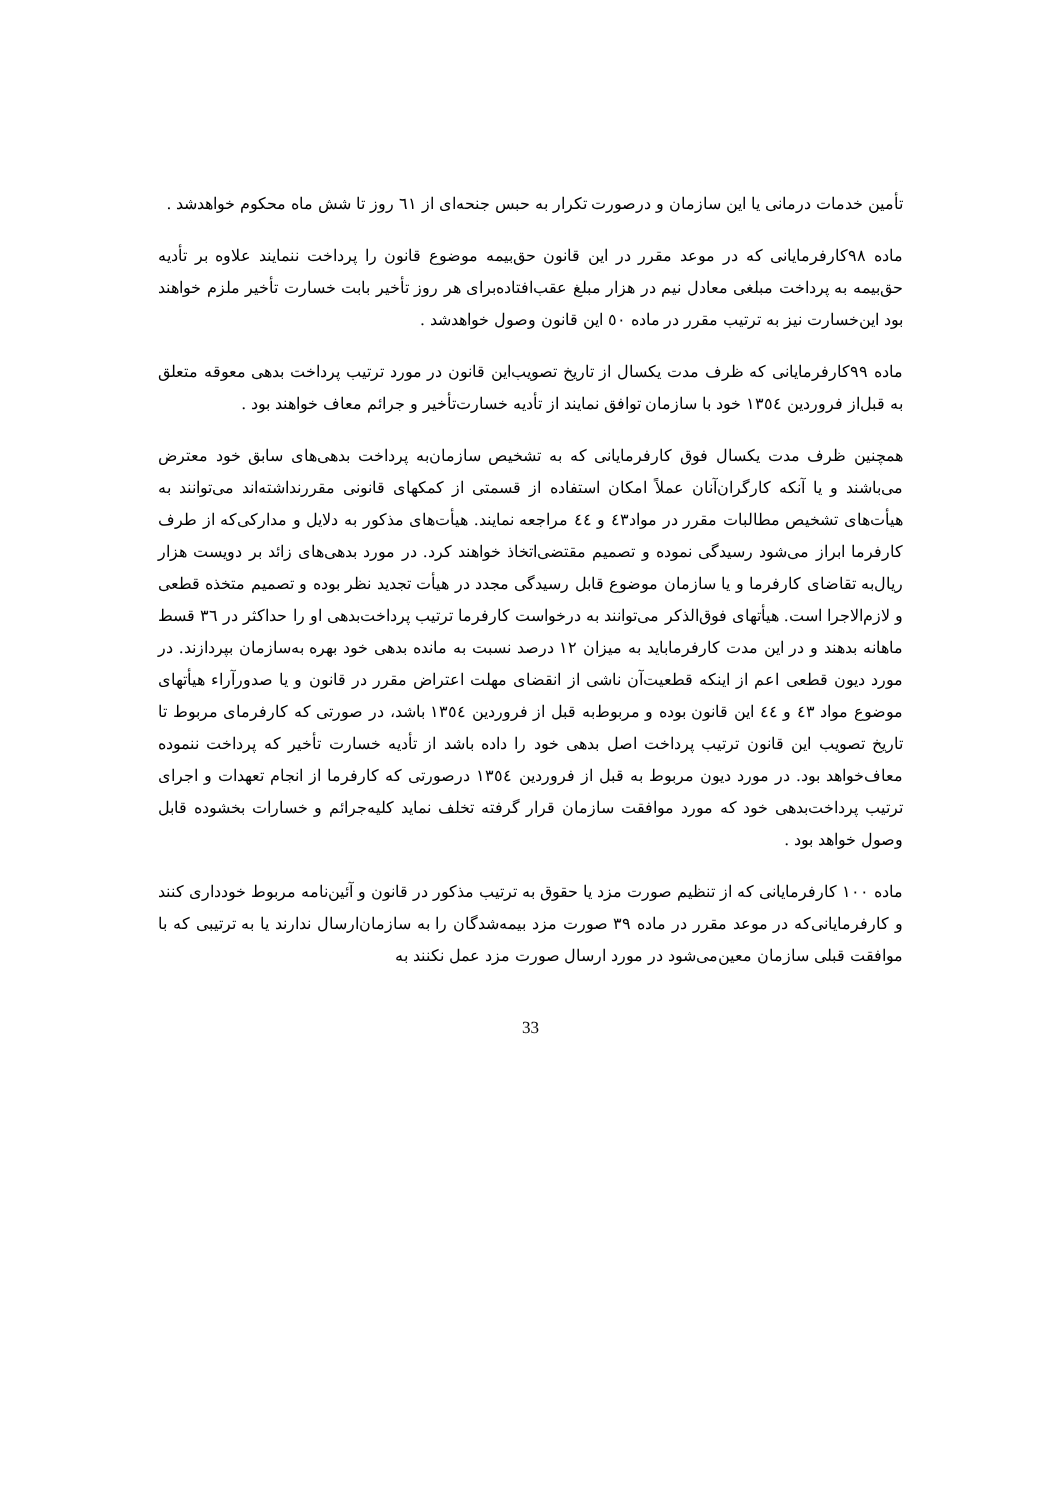تأمین خدمات درمانی یا این سازمان و درصورت تکرار به حبس جنحه‌ای از ٦١ روز تا شش ماه محکوم خواهدشد .
ماده ٩٨کارفرمایانی که در موعد مقرر در این قانون حق‌بیمه موضوع قانون را پرداخت ننمایند علاوه بر تأدیه حق‌بیمه به پرداخت مبلغی معادل نیم در هزار مبلغ عقب‌افتاده‌برای هر روز تأخیر بابت خسارت تأخیر ملزم خواهند بود این‌خسارت نیز به ترتیب مقرر در ماده ٥٠ این قانون وصول خواهدشد .
ماده ٩٩کارفرمایانی که ظرف مدت یکسال از تاریخ تصویب‌این قانون در مورد ترتیب پرداخت بدهی معوقه متعلق به قبل‌از فروردین ١٣٥٤ خود با سازمان توافق نمایند از تأدیه خسارت‌تأخیر و جرائم معاف خواهند بود .
همچنین ظرف مدت یکسال فوق کارفرمایانی که به تشخیص سازمان‌به پرداخت بدهی‌های سابق خود معترض می‌باشند و یا آنکه کارگران‌آنان عملاً امکان استفاده از قسمتی از کمکهای قانونی مقررنداشته‌اند می‌توانند به هیأت‌های تشخیص مطالبات مقرر در مواد٤٣ و ٤٤ مراجعه نمایند. هیأت‌های مذکور به دلایل و مدارکی‌که از طرف کارفرما ابراز می‌شود رسیدگی نموده و تصمیم مقتضی‌اتخاذ خواهند کرد. در مورد بدهی‌های زائد بر دویست هزار ریال‌به تقاضای کارفرما و یا سازمان موضوع قابل رسیدگی مجدد در هیأت تجدید نظر بوده و تصمیم متخذه قطعی و لازم‌الاجرا است. هیأتهای فوق‌الذکر می‌توانند به درخواست کارفرما ترتیب پرداخت‌بدهی او را حداکثر در ٣٦ قسط ماهانه بدهند و در این مدت کارفرماباید به میزان ١٢ درصد نسبت به مانده بدهی خود بهره به‌سازمان بپردازند. در مورد دیون قطعی اعم از اینکه قطعیت‌آن ناشی از انقضای مهلت اعتراض مقرر در قانون و یا صدورآراء هیأتهای موضوع مواد ٤٣ و ٤٤ این قانون بوده و مربوط‌به قبل از فروردین ١٣٥٤ باشد، در صورتی که کارفرمای مربوط تا تاریخ تصویب این قانون ترتیب پرداخت اصل بدهی خود را داده باشد از تأدیه خسارت تأخیر که پرداخت ننموده معاف‌خواهد بود. در مورد دیون مربوط به قبل از فروردین ١٣٥٤ درصورتی که کارفرما از انجام تعهدات و اجرای ترتیب پرداخت‌بدهی خود که مورد موافقت سازمان قرار گرفته تخلف نماید کلیه‌جرائم و خسارات بخشوده قابل وصول خواهد بود .
ماده ١٠٠ کارفرمایانی که از تنظیم صورت مزد یا حقوق به ترتیب مذکور در قانون و آئین‌نامه مربوط خودداری کنند و کارفرمایانی‌که در موعد مقرر در ماده ٣٩ صورت مزد بیمه‌شدگان را به سازمان‌ارسال ندارند یا به ترتیبی که با موافقت قبلی سازمان معین‌می‌شود در مورد ارسال صورت مزد عمل نکنند به
33